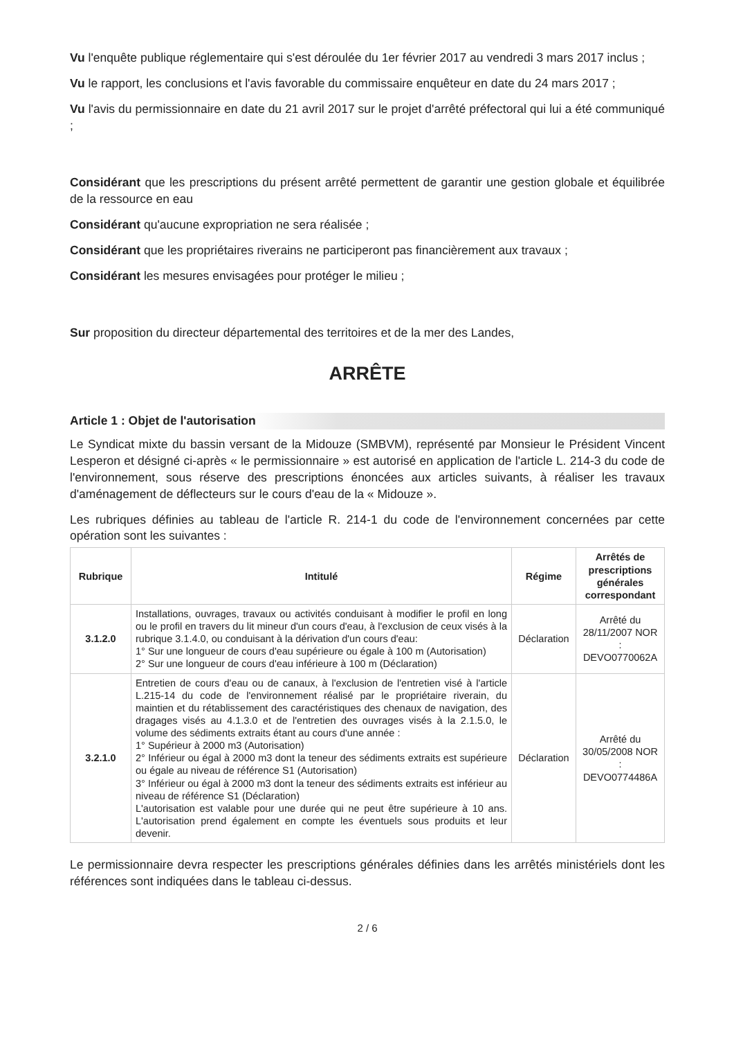Vu l'enquête publique réglementaire qui s'est déroulée du 1er février 2017 au vendredi 3 mars 2017 inclus ;
Vu le rapport, les conclusions et l'avis favorable du commissaire enquêteur en date du 24 mars 2017 ;
Vu l'avis du permissionnaire en date du 21 avril 2017 sur le projet d'arrêté préfectoral qui lui a été communiqué ;
Considérant que les prescriptions du présent arrêté permettent de garantir une gestion globale et équilibrée de la ressource en eau
Considérant qu'aucune expropriation ne sera réalisée ;
Considérant que les propriétaires riverains ne participeront pas financièrement aux travaux ;
Considérant les mesures envisagées pour protéger le milieu ;
Sur proposition du directeur départemental des territoires et de la mer des Landes,
ARRÊTE
Article 1 : Objet de l'autorisation
Le Syndicat mixte du bassin versant de la Midouze (SMBVM), représenté par Monsieur le Président Vincent Lesperon et désigné ci-après « le permissionnaire » est autorisé en application de l'article L. 214-3 du code de l'environnement, sous réserve des prescriptions énoncées aux articles suivants, à réaliser les travaux d'aménagement de déflecteurs sur le cours d'eau de la « Midouze ».
Les rubriques définies au tableau de l'article R. 214-1 du code de l'environnement concernées par cette opération sont les suivantes :
| Rubrique | Intitulé | Régime | Arrêtés de prescriptions générales correspondant |
| --- | --- | --- | --- |
| 3.1.2.0 | Installations, ouvrages, travaux ou activités conduisant à modifier le profil en long ou le profil en travers du lit mineur d'un cours d'eau, à l'exclusion de ceux visés à la rubrique 3.1.4.0, ou conduisant à la dérivation d'un cours d'eau: 1° Sur une longueur de cours d'eau supérieure ou égale à 100 m (Autorisation) 2° Sur une longueur de cours d'eau inférieure à 100 m (Déclaration) | Déclaration | Arrêté du 28/11/2007 NOR : DEVO0770062A |
| 3.2.1.0 | Entretien de cours d'eau ou de canaux, à l'exclusion de l'entretien visé à l'article L.215-14 du code de l'environnement réalisé par le propriétaire riverain, du maintien et du rétablissement des caractéristiques des chenaux de navigation, des dragages visés au 4.1.3.0 et de l'entretien des ouvrages visés à la 2.1.5.0, le volume des sédiments extraits étant au cours d'une année : 1° Supérieur à 2000 m3 (Autorisation) 2° Inférieur ou égal à 2000 m3 dont la teneur des sédiments extraits est supérieure ou égale au niveau de référence S1 (Autorisation) 3° Inférieur ou égal à 2000 m3 dont la teneur des sédiments extraits est inférieur au niveau de référence S1 (Déclaration) L'autorisation est valable pour une durée qui ne peut être supérieure à 10 ans. L'autorisation prend également en compte les éventuels sous produits et leur devenir. | Déclaration | Arrêté du 30/05/2008 NOR : DEVO0774486A |
Le permissionnaire devra respecter les prescriptions générales définies dans les arrêtés ministériels dont les références sont indiquées dans le tableau ci-dessus.
2 / 6